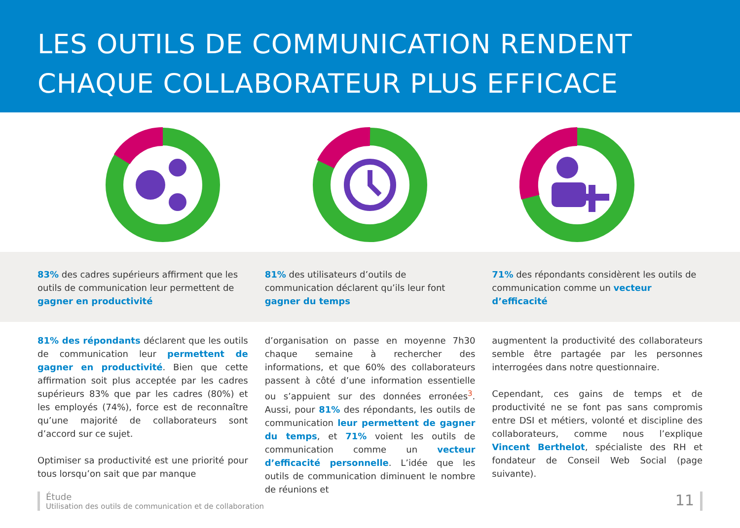LES OUTILS DE COMMUNICATION RENDENT CHAQUE COLLABORATEUR PLUS EFFICACE
83% des cadres supérieurs affirment que les outils de communication leur permettent de gagner en productivité
81% des utilisateurs d’outils de communication déclarent qu’ils leur font gagner du temps
71% des répondants considèrent les outils de communication comme un vecteur d’efficacité
81% des répondants déclarent que les outils de communication leur permettent de gagner en productivité. Bien que cette affirmation soit plus acceptée par les cadres supérieurs 83% que par les cadres (80%) et les employés (74%), force est de reconnaître qu’une majorité de collaborateurs sont d’accord sur ce sujet.
Optimiser sa productivité est une priorité pour tous lorsqu’on sait que par manque
d’organisation on passe en moyenne 7h30 chaque semaine à rechercher des informations, et que 60% des collaborateurs passent à côté d’une information essentielle ou s’appuient sur des données erronées<sup>3</sup>. Aussi, pour 81% des répondants, les outils de communication leur permettent de gagner du temps, et 71% voient les outils de communication comme un vecteur d’efficacité personnelle. L’idée que les outils de communication diminuent le nombre de réunions et
augmentent la productivité des collaborateurs semble être partagée par les personnes interrogées dans notre questionnaire.
Cependant, ces gains de temps et de productivité ne se font pas sans compromis entre DSI et métiers, volonté et discipline des collaborateurs, comme nous l’explique Vincent Berthelot, spécialiste des RH et fondateur de Conseil Web Social (page suivante).
Étude
Utilisation des outils de communication et de collaboration
11